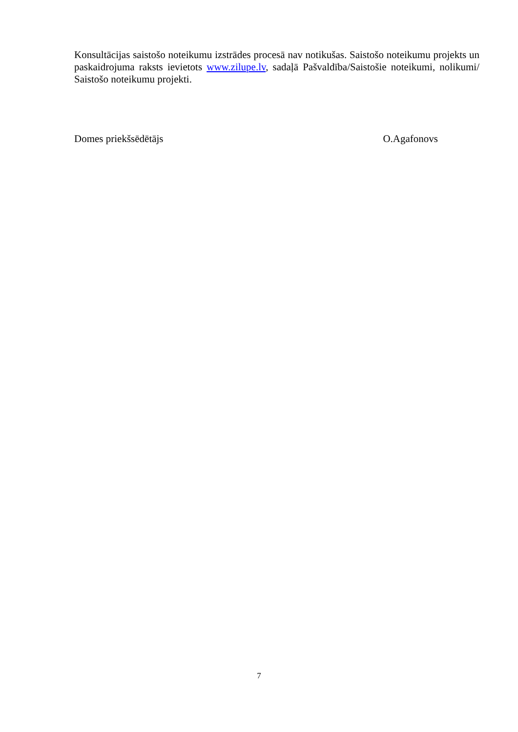Konsultācijas saistošo noteikumu izstrādes procesā nav notikušas. Saistošo noteikumu projekts un paskaidrojuma raksts ievietots www.zilupe.lv, sadaļā Pašvaldība/Saistošie noteikumi, nolikumi/ Saistošo noteikumu projekti.
Domes priekšsēdētājs O.Agafonovs
7